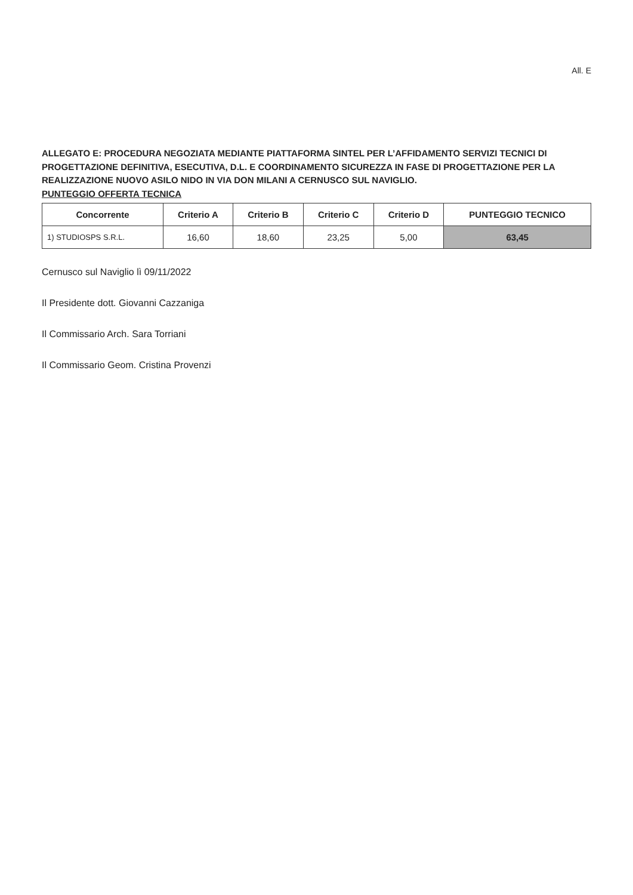All. E
ALLEGATO E: PROCEDURA NEGOZIATA MEDIANTE PIATTAFORMA SINTEL PER L’AFFIDAMENTO SERVIZI TECNICI DI PROGETTAZIONE DEFINITIVA, ESECUTIVA, D.L. E COORDINAMENTO SICUREZZA IN FASE DI PROGETTAZIONE PER LA REALIZZAZIONE NUOVO ASILO NIDO IN VIA DON MILANI A CERNUSCO SUL NAVIGLIO.
PUNTEGGIO OFFERTA TECNICA
| Concorrente | Criterio A | Criterio B | Criterio C | Criterio D | PUNTEGGIO TECNICO |
| --- | --- | --- | --- | --- | --- |
| 1) STUDIOSPS S.R.L. | 16,60 | 18,60 | 23,25 | 5,00 | 63,45 |
Cernusco sul Naviglio lì 09/11/2022
Il Presidente dott. Giovanni Cazzaniga
Il Commissario Arch. Sara Torriani
Il Commissario Geom. Cristina Provenzi